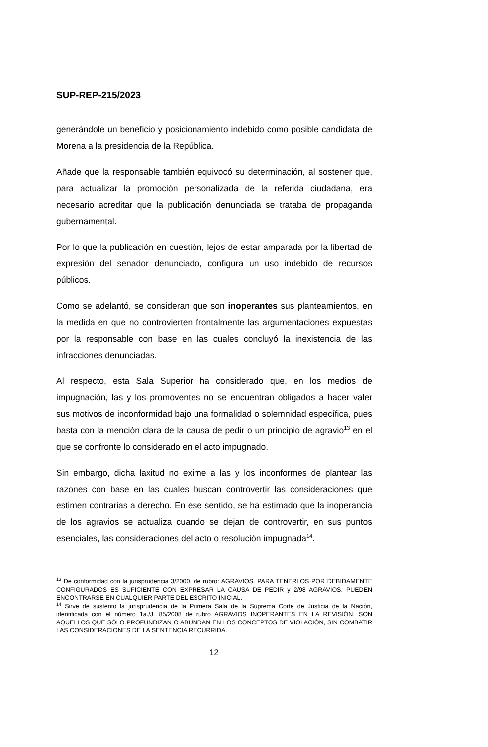SUP-REP-215/2023
generándole un beneficio y posicionamiento indebido como posible candidata de Morena a la presidencia de la República.
Añade que la responsable también equivocó su determinación, al sostener que, para actualizar la promoción personalizada de la referida ciudadana, era necesario acreditar que la publicación denunciada se trataba de propaganda gubernamental.
Por lo que la publicación en cuestión, lejos de estar amparada por la libertad de expresión del senador denunciado, configura un uso indebido de recursos públicos.
Como se adelantó, se consideran que son inoperantes sus planteamientos, en la medida en que no controvierten frontalmente las argumentaciones expuestas por la responsable con base en las cuales concluyó la inexistencia de las infracciones denunciadas.
Al respecto, esta Sala Superior ha considerado que, en los medios de impugnación, las y los promoventes no se encuentran obligados a hacer valer sus motivos de inconformidad bajo una formalidad o solemnidad específica, pues basta con la mención clara de la causa de pedir o un principio de agravio<sup>13</sup> en el que se confronte lo considerado en el acto impugnado.
Sin embargo, dicha laxitud no exime a las y los inconformes de plantear las razones con base en las cuales buscan controvertir las consideraciones que estimen contrarias a derecho. En ese sentido, se ha estimado que la inoperancia de los agravios se actualiza cuando se dejan de controvertir, en sus puntos esenciales, las consideraciones del acto o resolución impugnada<sup>14</sup>.
<sup>13</sup> De conformidad con la jurisprudencia 3/2000, de rubro: AGRAVIOS. PARA TENERLOS POR DEBIDAMENTE CONFIGURADOS ES SUFICIENTE CON EXPRESAR LA CAUSA DE PEDIR y 2/98 AGRAVIOS. PUEDEN ENCONTRARSE EN CUALQUIER PARTE DEL ESCRITO INICIAL.
<sup>14</sup> Sirve de sustento la jurisprudencia de la Primera Sala de la Suprema Corte de Justicia de la Nación, identificada con el número 1a./J. 85/2008 de rubro AGRAVIOS INOPERANTES EN LA REVISIÓN. SON AQUELLOS QUE SÓLO PROFUNDIZAN O ABUNDAN EN LOS CONCEPTOS DE VIOLACIÓN, SIN COMBATIR LAS CONSIDERACIONES DE LA SENTENCIA RECURRIDA.
12